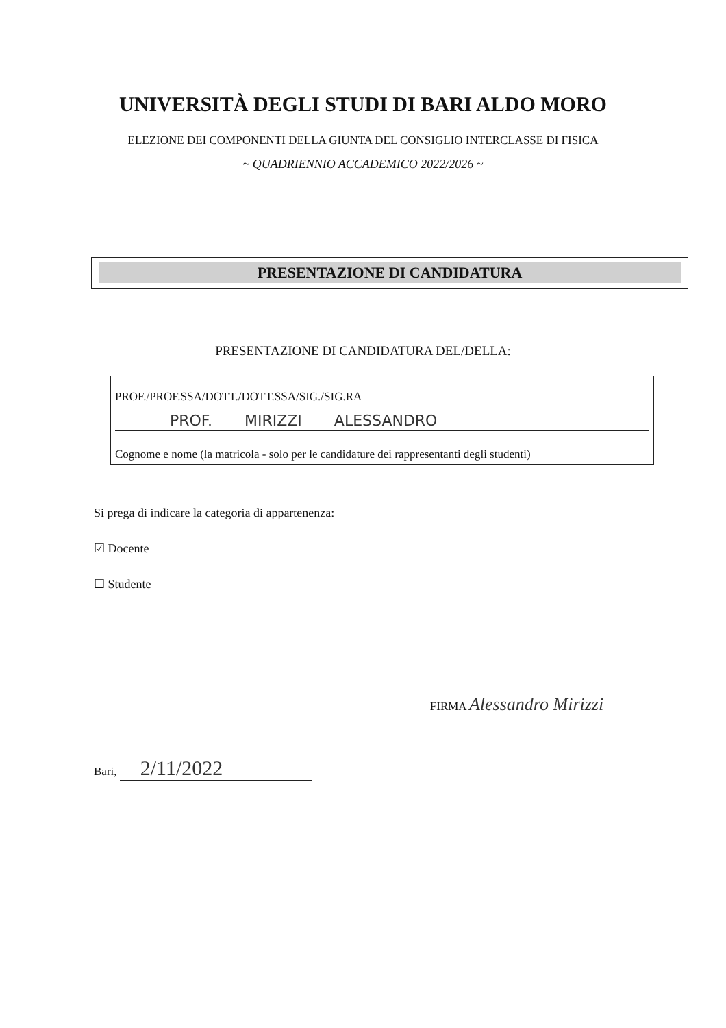UNIVERSITÀ DEGLI STUDI DI BARI ALDO MORO
ELEZIONE DEI COMPONENTI DELLA GIUNTA DEL CONSIGLIO INTERCLASSE DI FISICA
~ QUADRIENNIO ACCADEMICO 2022/2026 ~
PRESENTAZIONE DI CANDIDATURA
PRESENTAZIONE DI CANDIDATURA DEL/DELLA:
PROF./PROF.SSA/DOTT./DOTT.SSA/SIG./SIG.RA
PROF. MIRIZZI ALESSANDRO
Cognome e nome (la matricola - solo per le candidature dei rappresentanti degli studenti)
Si prega di indicare la categoria di appartenenza:
☑ Docente
☐ Studente
FIRMA Alessandro Mirizzi
Bari, 2/11/2022